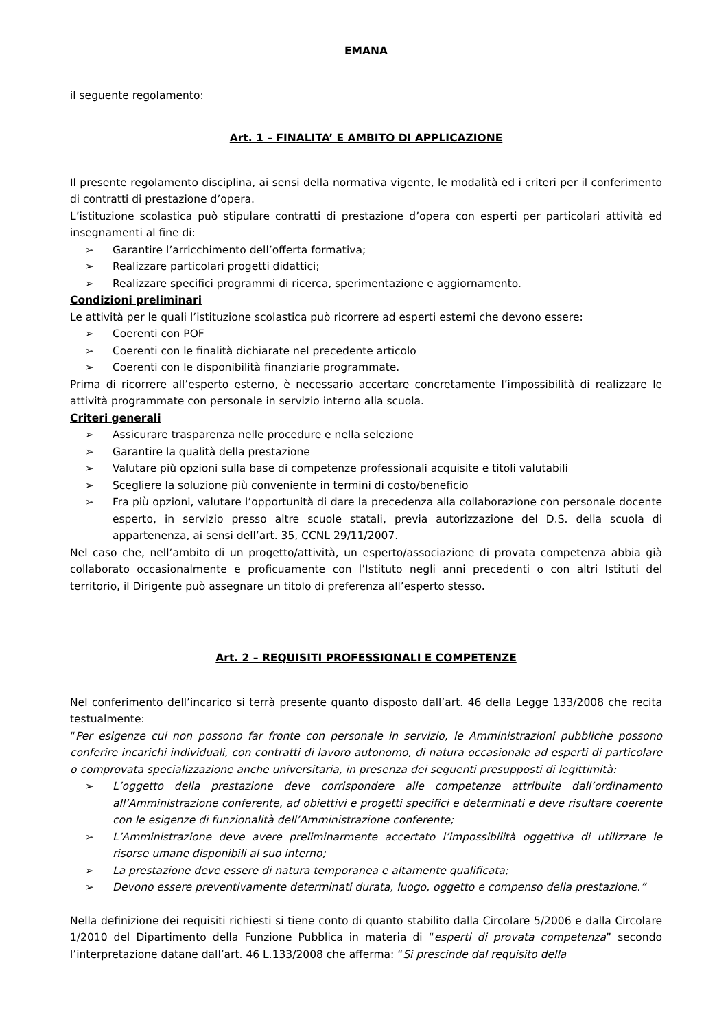EMANA
il seguente regolamento:
Art. 1 – FINALITA’ E AMBITO DI APPLICAZIONE
Il presente regolamento disciplina, ai sensi della normativa vigente, le modalità ed i criteri per il conferimento di contratti di prestazione d’opera.
L’istituzione scolastica può stipulare contratti di prestazione d’opera con esperti per particolari attività ed insegnamenti al fine di:
➢ Garantire l’arricchimento dell’offerta formativa;
➢ Realizzare particolari progetti didattici;
➢ Realizzare specifici programmi di ricerca, sperimentazione e aggiornamento.
Condizioni preliminari
Le attività per le quali l’istituzione scolastica può ricorrere ad esperti esterni che devono essere:
➢ Coerenti con POF
➢ Coerenti con le finalità dichiarate nel precedente articolo
➢ Coerenti con le disponibilità finanziarie programmate.
Prima di ricorrere all’esperto esterno, è necessario accertare concretamente l’impossibilità di realizzare le attività programmate con personale in servizio interno alla scuola.
Criteri generali
➢ Assicurare trasparenza nelle procedure e nella selezione
➢ Garantire la qualità della prestazione
➢ Valutare più opzioni sulla base di competenze professionali acquisite e titoli valutabili
➢ Scegliere la soluzione più conveniente in termini di costo/beneficio
➢ Fra più opzioni, valutare l’opportunità di dare la precedenza alla collaborazione con personale docente esperto, in servizio presso altre scuole statali, previa autorizzazione del D.S. della scuola di appartenenza, ai sensi dell’art. 35, CCNL 29/11/2007.
Nel caso che, nell’ambito di un progetto/attività, un esperto/associazione di provata competenza abbia già collaborato occasionalmente e proficuamente con l’Istituto negli anni precedenti o con altri Istituti del territorio, il Dirigente può assegnare un titolo di preferenza all’esperto stesso.
Art. 2 – REQUISITI PROFESSIONALI E COMPETENZE
Nel conferimento dell’incarico si terrà presente quanto disposto dall’art. 46 della Legge 133/2008 che recita testualmente:
“Per esigenze cui non possono far fronte con personale in servizio, le Amministrazioni pubbliche possono conferire incarichi individuali, con contratti di lavoro autonomo, di natura occasionale ad esperti di particolare o comprovata specializzazione anche universitaria, in presenza dei seguenti presupposti di legittimità:
➢ L’oggetto della prestazione deve corrispondere alle competenze attribuite dall’ordinamento all’Amministrazione conferente, ad obiettivi e progetti specifici e determinati e deve risultare coerente con le esigenze di funzionalità dell’Amministrazione conferente;
➢ L’Amministrazione deve avere preliminarmente accertato l’impossibilità oggettiva di utilizzare le risorse umane disponibili al suo interno;
➢ La prestazione deve essere di natura temporanea e altamente qualificata;
➢ Devono essere preventivamente determinati durata, luogo, oggetto e compenso della prestazione.”
Nella definizione dei requisiti richiesti si tiene conto di quanto stabilito dalla Circolare 5/2006 e dalla Circolare 1/2010 del Dipartimento della Funzione Pubblica in materia di “esperti di provata competenza” secondo l’interpretazione datane dall’art. 46 L.133/2008 che afferma: “Si prescinde dal requisito della